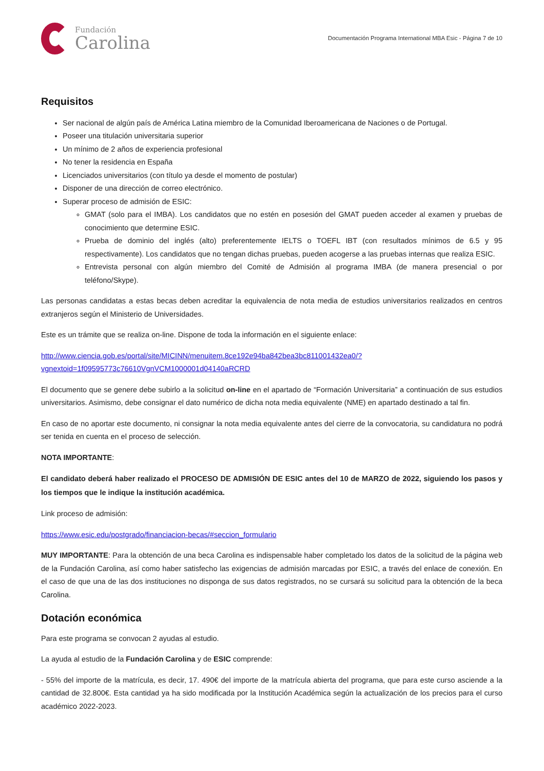Fundación
Carolina
Documentación Programa International MBA Esic - Página 7 de 10
Requisitos
Ser nacional de algún país de América Latina miembro de la Comunidad Iberoamericana de Naciones o de Portugal.
Poseer una titulación universitaria superior
Un mínimo de 2 años de experiencia profesional
No tener la residencia en España
Licenciados universitarios (con título ya desde el momento de postular)
Disponer de una dirección de correo electrónico.
Superar proceso de admisión de ESIC:
GMAT (solo para el IMBA). Los candidatos que no estén en posesión del GMAT pueden acceder al examen y pruebas de conocimiento que determine ESIC.
Prueba de dominio del inglés (alto) preferentemente IELTS o TOEFL IBT (con resultados mínimos de 6.5 y 95 respectivamente). Los candidatos que no tengan dichas pruebas, pueden acogerse a las pruebas internas que realiza ESIC.
Entrevista personal con algún miembro del Comité de Admisión al programa IMBA (de manera presencial o por teléfono/Skype).
Las personas candidatas a estas becas deben acreditar la equivalencia de nota media de estudios universitarios realizados en centros extranjeros según el Ministerio de Universidades.
Este es un trámite que se realiza on-line. Dispone de toda la información en el siguiente enlace:
http://www.ciencia.gob.es/portal/site/MICINN/menuitem.8ce192e94ba842bea3bc811001432ea0/?
vgnextoid=1f09595773c76610VgnVCM1000001d04140aRCRD
El documento que se genere debe subirlo a la solicitud on-line en el apartado de “Formación Universitaria” a continuación de sus estudios universitarios. Asimismo, debe consignar el dato numérico de dicha nota media equivalente (NME) en apartado destinado a tal fin.
En caso de no aportar este documento, ni consignar la nota media equivalente antes del cierre de la convocatoria, su candidatura no podrá ser tenida en cuenta en el proceso de selección.
NOTA IMPORTANTE:
El candidato deberá haber realizado el PROCESO DE ADMISIÓN DE ESIC antes del 10 de MARZO de 2022, siguiendo los pasos y los tiempos que le indique la institución académica.
Link proceso de admisión:
https://www.esic.edu/postgrado/financiacion-becas/#seccion_formulario
MUY IMPORTANTE: Para la obtención de una beca Carolina es indispensable haber completado los datos de la solicitud de la página web de la Fundación Carolina, así como haber satisfecho las exigencias de admisión marcadas por ESIC, a través del enlace de conexión. En el caso de que una de las dos instituciones no disponga de sus datos registrados, no se cursará su solicitud para la obtención de la beca Carolina.
Dotación económica
Para este programa se convocan 2 ayudas al estudio.
La ayuda al estudio de la Fundación Carolina y de ESIC comprende:
- 55% del importe de la matrícula, es decir, 17. 490€ del importe de la matrícula abierta del programa, que para este curso asciende a la cantidad de 32.800€. Esta cantidad ya ha sido modificada por la Institución Académica según la actualización de los precios para el curso académico 2022-2023.